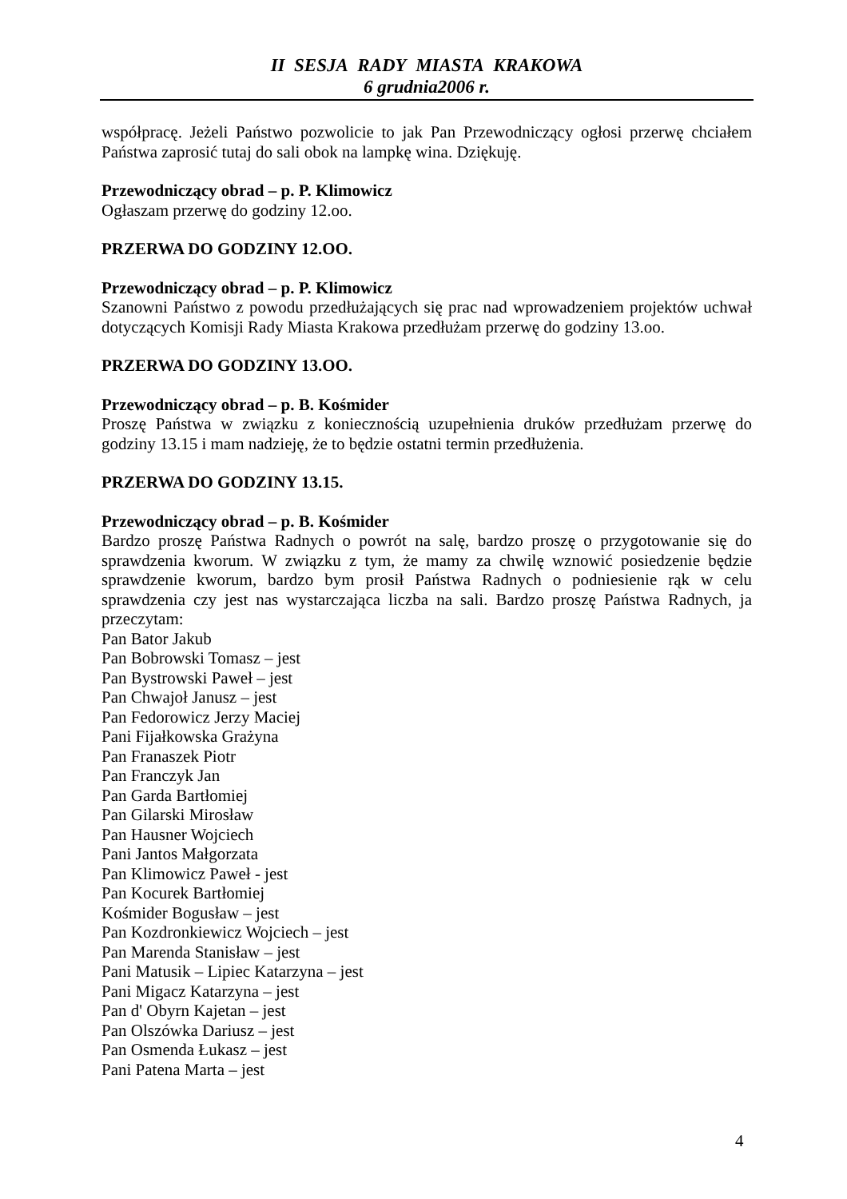II SESJA RADY MIASTA KRAKOWA
6 grudnia2006 r.
współpracę. Jeżeli Państwo pozwolicie to jak Pan Przewodniczący ogłosi przerwę chciałem Państwa zaprosić tutaj do sali obok na lampkę wina. Dziękuję.
Przewodniczący obrad – p. P. Klimowicz
Ogłaszam przerwę do godziny 12.oo.
PRZERWA DO GODZINY 12.OO.
Przewodniczący obrad – p. P. Klimowicz
Szanowni Państwo z powodu przedłużających się prac nad wprowadzeniem projektów uchwał dotyczących Komisji Rady Miasta Krakowa przedłużam przerwę do godziny 13.oo.
PRZERWA DO GODZINY 13.OO.
Przewodniczący obrad – p. B. Kośmider
Proszę Państwa w związku z koniecznością uzupełnienia druków przedłużam przerwę do godziny 13.15 i mam nadzieję, że to będzie ostatni termin przedłużenia.
PRZERWA DO GODZINY 13.15.
Przewodniczący obrad – p. B. Kośmider
Bardzo proszę Państwa Radnych o powrót na salę, bardzo proszę o przygotowanie się do sprawdzenia kworum. W związku z tym, że mamy za chwilę wznowić posiedzenie będzie sprawdzenie kworum, bardzo bym prosił Państwa Radnych o podniesienie rąk w celu sprawdzenia czy jest nas wystarczająca liczba na sali. Bardzo proszę Państwa Radnych, ja przeczytam:
Pan Bator Jakub
Pan Bobrowski Tomasz – jest
Pan Bystrowski Paweł – jest
Pan Chwajoł Janusz – jest
Pan Fedorowicz Jerzy Maciej
Pani Fijałkowska Grażyna
Pan Franaszek Piotr
Pan Franczyk Jan
Pan Garda Bartłomiej
Pan Gilarski Mirosław
Pan Hausner Wojciech
Pani Jantos Małgorzata
Pan Klimowicz Paweł - jest
Pan Kocurek Bartłomiej
Kośmider Bogusław – jest
Pan Kozdronkiewicz Wojciech – jest
Pan Marenda Stanisław – jest
Pani Matusik – Lipiec Katarzyna – jest
Pani Migacz Katarzyna – jest
Pan d' Obyrn Kajetan – jest
Pan Olszówka Dariusz – jest
Pan Osmenda Łukasz – jest
Pani Patena Marta – jest
4